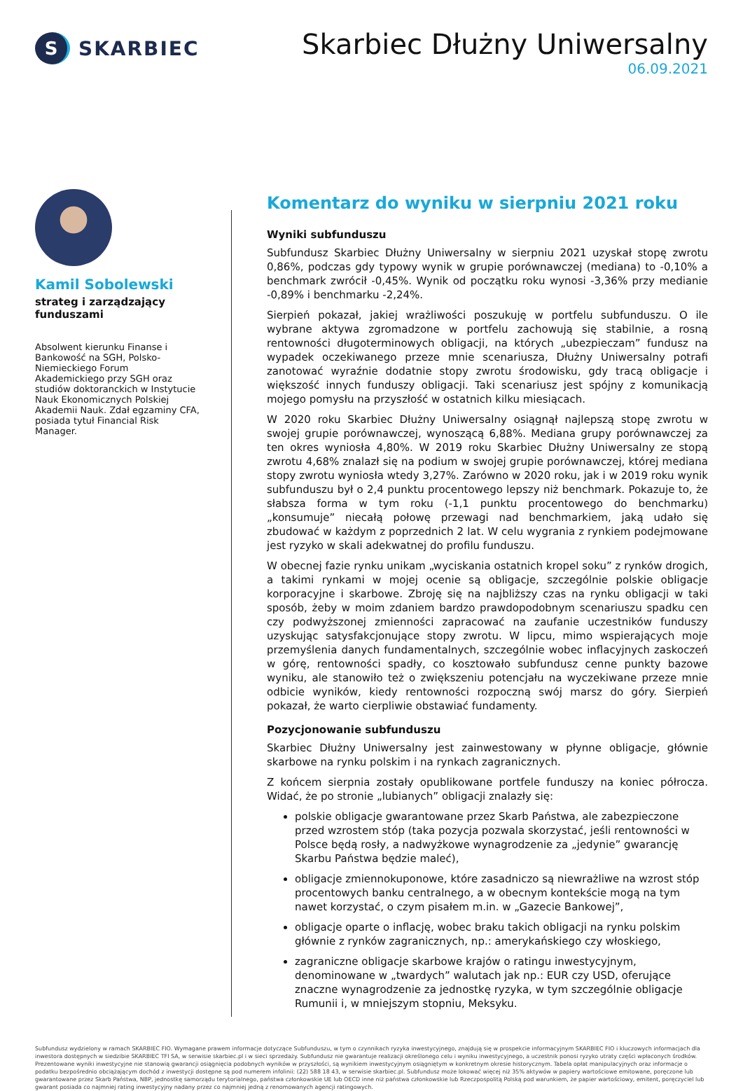S
SKARBIEC
Skarbiec Dłużny Uniwersalny
06.09.2021
Kamil Sobolewski
strateg i zarządzający funduszami
Absolwent kierunku Finanse i Bankowość na SGH, Polsko- Niemieckiego Forum Akademickiego przy SGH oraz studiów doktoranckich w Instytucie Nauk Ekonomicznych Polskiej Akademii Nauk. Zdał egzaminy CFA, posiada tytuł Financial Risk Manager.
Komentarz do wyniku w sierpniu 2021 roku
Wyniki subfunduszu
Subfundusz Skarbiec Dłużny Uniwersalny w sierpniu 2021 uzyskał stopę zwrotu 0,86%, podczas gdy typowy wynik w grupie porównawczej (mediana) to -0,10% a benchmark zwrócił -0,45%. Wynik od początku roku wynosi -3,36% przy medianie -0,89% i benchmarku -2,24%.
Sierpień pokazał, jakiej wrażliwości poszukuję w portfelu subfunduszu. O ile wybrane aktywa zgromadzone w portfelu zachowują się stabilnie, a rosną rentowności długoterminowych obligacji, na których „ubezpieczam” fundusz na wypadek oczekiwanego przeze mnie scenariusza, Dłużny Uniwersalny potrafi zanotować wyraźnie dodatnie stopy zwrotu środowisku, gdy tracą obligacje i większość innych funduszy obligacji. Taki scenariusz jest spójny z komunikacją mojego pomysłu na przyszłość w ostatnich kilku miesiącach.
W 2020 roku Skarbiec Dłużny Uniwersalny osiągnął najlepszą stopę zwrotu w swojej grupie porównawczej, wynoszącą 6,88%. Mediana grupy porównawczej za ten okres wyniosła 4,80%. W 2019 roku Skarbiec Dłużny Uniwersalny ze stopą zwrotu 4,68% znalazł się na podium w swojej grupie porównawczej, której mediana stopy zwrotu wyniosła wtedy 3,27%. Zarówno w 2020 roku, jak i w 2019 roku wynik subfunduszu był o 2,4 punktu procentowego lepszy niż benchmark. Pokazuje to, że słabsza forma w tym roku (-1,1 punktu procentowego do benchmarku) „konsumuje” niecałą połowę przewagi nad benchmarkiem, jaką udało się zbudować w każdym z poprzednich 2 lat. W celu wygrania z rynkiem podejmowane jest ryzyko w skali adekwatnej do profilu funduszu.
W obecnej fazie rynku unikam „wyciskania ostatnich kropel soku” z rynków drogich, a takimi rynkami w mojej ocenie są obligacje, szczególnie polskie obligacje korporacyjne i skarbowe. Zbroję się na najbliższy czas na rynku obligacji w taki sposób, żeby w moim zdaniem bardzo prawdopodobnym scenariuszu spadku cen czy podwyższonej zmienności zapracować na zaufanie uczestników funduszy uzyskując satysfakcjonujące stopy zwrotu. W lipcu, mimo wspierających moje przemyślenia danych fundamentalnych, szczególnie wobec inflacyjnych zaskoczeń w górę, rentowności spadły, co kosztowało subfundusz cenne punkty bazowe wyniku, ale stanowiło też o zwiększeniu potencjału na wyczekiwane przeze mnie odbicie wyników, kiedy rentowności rozpoczną swój marsz do góry. Sierpień pokazał, że warto cierpliwie obstawiać fundamenty.
Pozycjonowanie subfunduszu
Skarbiec Dłużny Uniwersalny jest zainwestowany w płynne obligacje, głównie skarbowe na rynku polskim i na rynkach zagranicznych.
Z końcem sierpnia zostały opublikowane portfele funduszy na koniec półrocza. Widać, że po stronie „lubianych” obligacji znalazły się:
polskie obligacje gwarantowane przez Skarb Państwa, ale zabezpieczone przed wzrostem stóp (taka pozycja pozwala skorzystać, jeśli rentowności w Polsce będą rosły, a nadwyżkowe wynagrodzenie za „jedynie” gwarancję Skarbu Państwa będzie maleć),
obligacje zmiennokuponowe, które zasadniczo są niewrażliwe na wzrost stóp procentowych banku centralnego, a w obecnym kontekście mogą na tym nawet korzystać, o czym pisałem m.in. w „Gazecie Bankowej”,
obligacje oparte o inflację, wobec braku takich obligacji na rynku polskim głównie z rynków zagranicznych, np.: amerykańskiego czy włoskiego,
zagraniczne obligacje skarbowe krajów o ratingu inwestycyjnym, denominowane w „twardych” walutach jak np.: EUR czy USD, oferujące znaczne wynagrodzenie za jednostkę ryzyka, w tym szczególnie obligacje Rumunii i, w mniejszym stopniu, Meksyku.
Subfundusz wydzielony w ramach SKARBIEC FIO. Wymagane prawem informacje dotyczące Subfunduszu, w tym o czynnikach ryzyka inwestycyjnego, znajdują się w prospekcie informacyjnym SKARBIEC FIO i kluczowych informacjach dla inwestora dostępnych w siedzibie SKARBIEC TFI SA, w serwisie skarbiec.pl i w sieci sprzedaży. Subfundusz nie gwarantuje realizacji określonego celu i wyniku inwestycyjnego, a uczestnik ponosi ryzyko utraty części wpłaconych środków. Prezentowane wyniki inwestycyjne nie stanowią gwarancji osiągnięcia podobnych wyników w przyszłości, są wynikiem inwestycyjnym osiągniętym w konkretnym okresie historycznym. Tabela opłat manipulacyjnych oraz informacje o podatku bezpośrednio obciążającym dochód z inwestycji dostępne są pod numerem infolinii: (22) 588 18 43, w serwisie skarbiec.pl. Subfundusz może lokować więcej niż 35% aktywów w papiery wartościowe emitowane, poręczone lub gwarantowane przez Skarb Państwa, NBP, jednostkę samorządu terytorialnego, państwa członkowskie UE lub OECD inne niż państwa członkowskie lub Rzeczpospolitą Polską pod warunkiem, że papier wartościowy, emitent, poręczyciel lub gwarant posiada co najmniej rating inwestycyjny nadany przez co najmniej jedną z renomowanych agencji ratingowych.